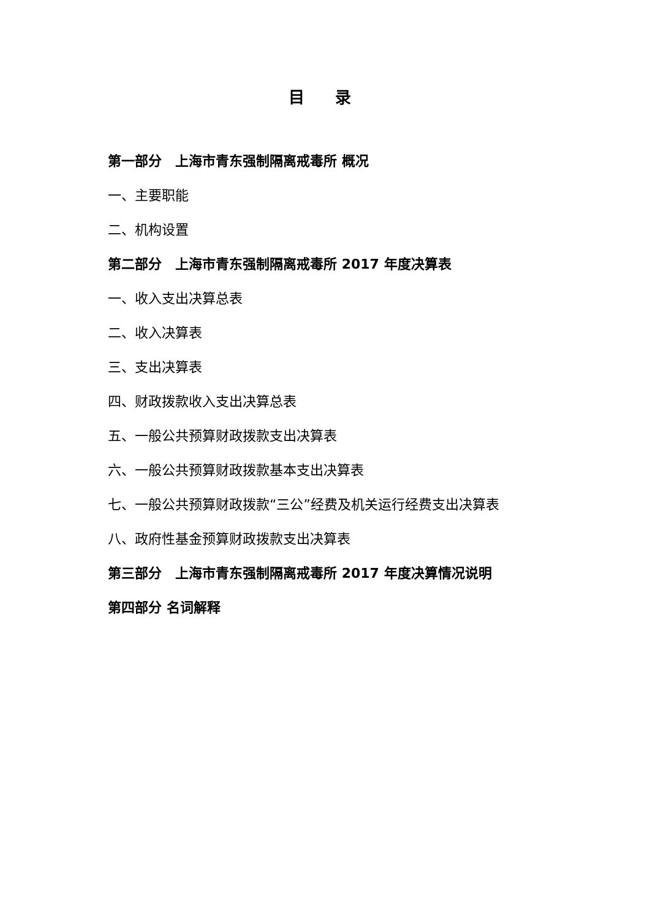目 录
第一部分　上海市青东强制隔离戒毒所 概况
一、主要职能
二、机构设置
第二部分　上海市青东强制隔离戒毒所 2017 年度决算表
一、收入支出决算总表
二、收入决算表
三、支出决算表
四、财政拨款收入支出决算总表
五、一般公共预算财政拨款支出决算表
六、一般公共预算财政拨款基本支出决算表
七、一般公共预算财政拨款“三公”经费及机关运行经费支出决算表
八、政府性基金预算财政拨款支出决算表
第三部分　上海市青东强制隔离戒毒所 2017 年度决算情况说明
第四部分 名词解释